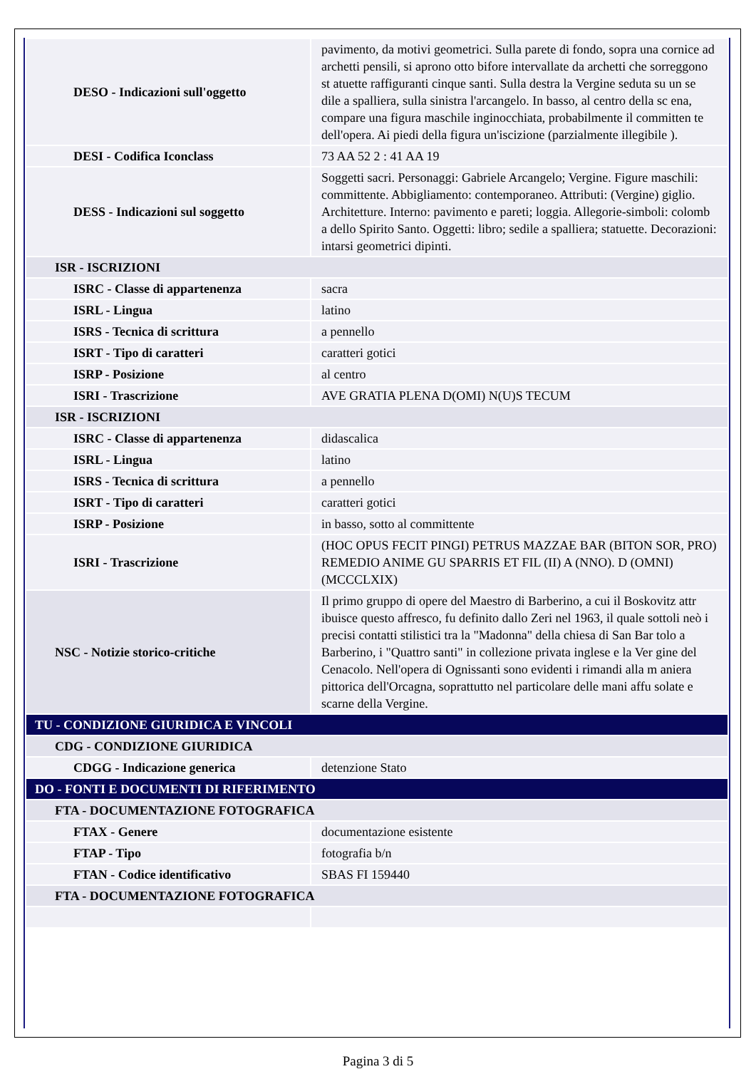| DESO - Indicazioni sull'oggetto | pavimento, da motivi geometrici. Sulla parete di fondo, sopra una cornice ad archetti pensili, si aprono otto bifore intervallate da archetti che sorreggono st atuette raffiguranti cinque santi. Sulla destra la Vergine seduta su un se dile a spalliera, sulla sinistra l'arcangelo. In basso, al centro della sc ena, compare una figura maschile inginocchiata, probabilmente il committen te dell'opera. Ai piedi della figura un'iscizione (parzialmente illegibile ). |
| DESI - Codifica Iconclass | 73 AA 52 2 : 41 AA 19 |
| DESS - Indicazioni sul soggetto | Soggetti sacri. Personaggi: Gabriele Arcangelo; Vergine. Figure maschili: committente. Abbigliamento: contemporaneo. Attributi: (Vergine) giglio. Architetture. Interno: pavimento e pareti; loggia. Allegorie-simboli: colomb a dello Spirito Santo. Oggetti: libro; sedile a spalliera; statuette. Decorazioni: intarsi geometrici dipinti. |
| ISR - ISCRIZIONI | |
| ISRC - Classe di appartenenza | sacra |
| ISRL - Lingua | latino |
| ISRS - Tecnica di scrittura | a pennello |
| ISRT - Tipo di caratteri | caratteri gotici |
| ISRP - Posizione | al centro |
| ISRI - Trascrizione | AVE GRATIA PLENA D(OMI) N(U)S TECUM |
| ISR - ISCRIZIONI | |
| ISRC - Classe di appartenenza | didascalica |
| ISRL - Lingua | latino |
| ISRS - Tecnica di scrittura | a pennello |
| ISRT - Tipo di caratteri | caratteri gotici |
| ISRP - Posizione | in basso, sotto al committente |
| ISRI - Trascrizione | (HOC OPUS FECIT PINGI) PETRUS MAZZAE BAR (BITON SOR, PRO) REMEDIO ANIME GU SPARRIS ET FIL (II) A (NNO). D (OMNI) (MCCCLXIX) |
| NSC - Notizie storico-critiche | Il primo gruppo di opere del Maestro di Barberino, a cui il Boskovitz attr ibuisce questo affresco, fu definito dallo Zeri nel 1963, il quale sottoli neò i precisi contatti stilistici tra la "Madonna" della chiesa di San Bar tolo a Barberino, i "Quattro santi" in collezione privata inglese e la Ver gine del Cenacolo. Nell'opera di Ognissanti sono evidenti i rimandi alla m aniera pittorica dell'Orcagna, soprattutto nel particolare delle mani affu solate e scarne della Vergine. |
| TU - CONDIZIONE GIURIDICA E VINCOLI | |
| CDG - CONDIZIONE GIURIDICA | |
| CDGG - Indicazione generica | detenzione Stato |
| DO - FONTI E DOCUMENTI DI RIFERIMENTO | |
| FTA - DOCUMENTAZIONE FOTOGRAFICA | |
| FTAX - Genere | documentazione esistente |
| FTAP - Tipo | fotografia b/n |
| FTAN - Codice identificativo | SBAS FI 159440 |
| FTA - DOCUMENTAZIONE FOTOGRAFICA | |
Pagina 3 di 5